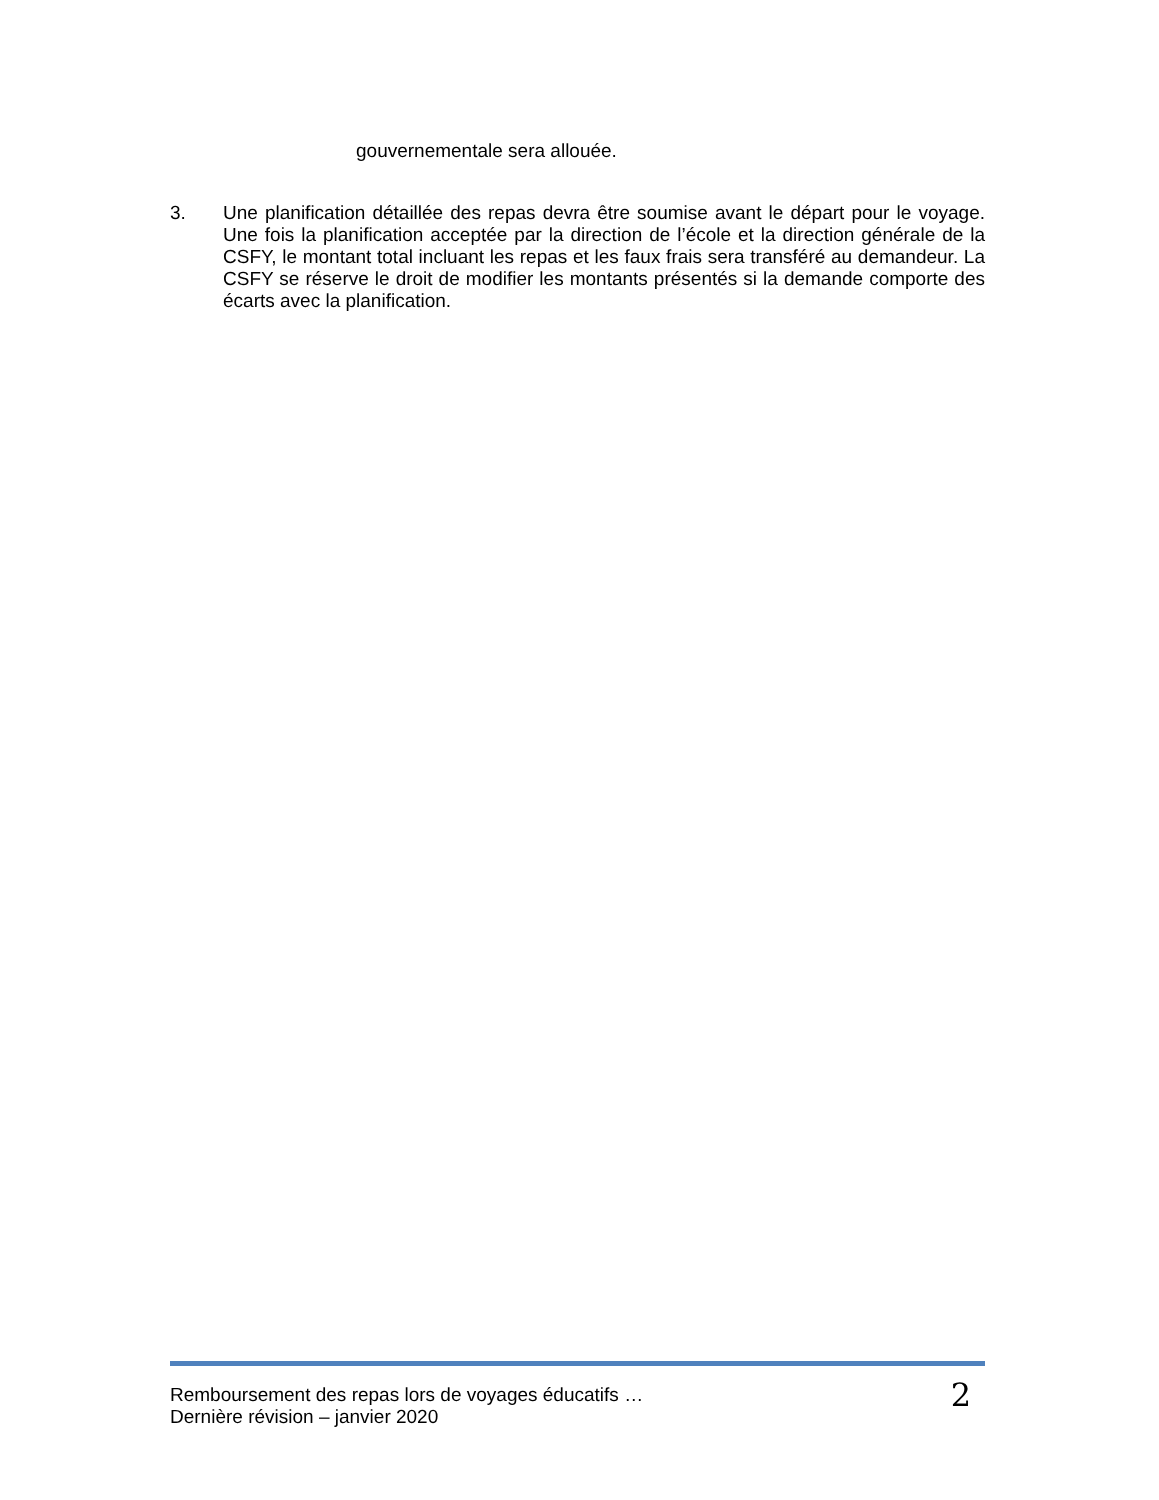gouvernementale sera allouée.
3.
Une planification détaillée des repas devra être soumise avant le départ pour le voyage. Une fois la planification acceptée par la direction de l’école et la direction générale de la CSFY, le montant total incluant les repas et les faux frais sera transféré au demandeur. La CSFY se réserve le droit de modifier les montants présentés si la demande comporte des écarts avec la planification.
Remboursement des repas lors de voyages éducatifs …
Dernière révision – janvier 2020
2